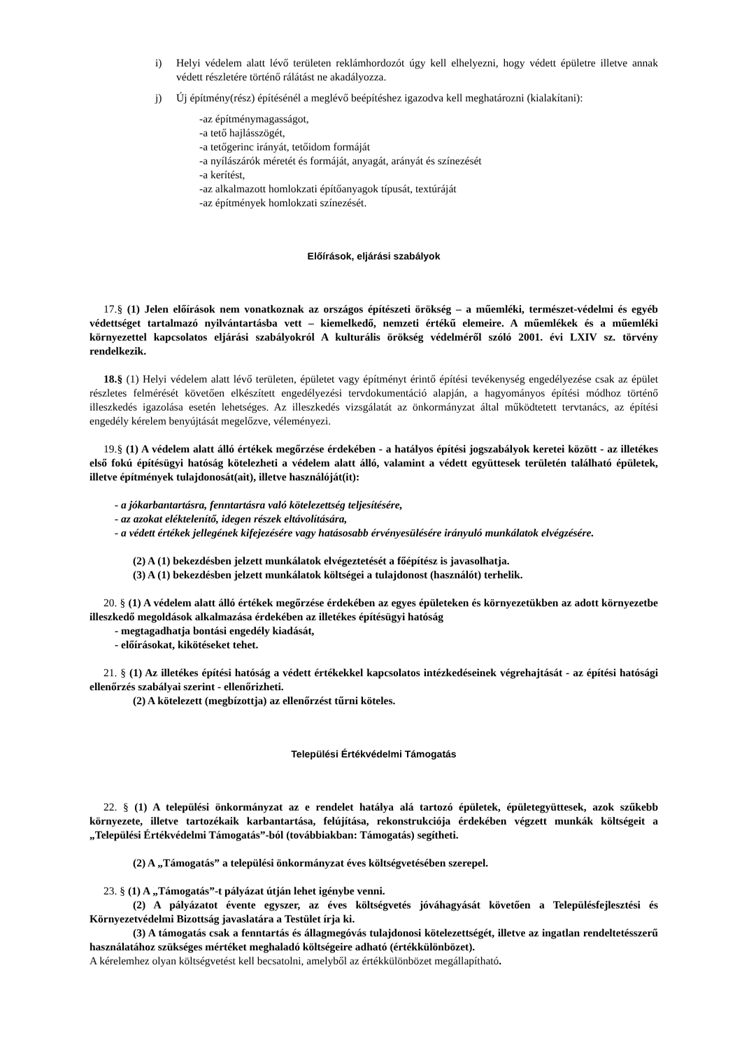i) Helyi védelem alatt lévő területen reklámhordozót úgy kell elhelyezni, hogy védett épületre illetve annak védett részletére történő rálátást ne akadályozza.
j) Új építmény(rész) építésénél a meglévő beépítéshez igazodva kell meghatározni (kialakítani):
-az építménymagasságot,
-a tető hajlásszögét,
-a tetőgerinc irányát, tetőidom formáját
-a nyílászárók méretét és formáját, anyagát, arányát és színezését
-a kerítést,
-az alkalmazott homlokzati építőanyagok típusát, textúráját
-az építmények homlokzati színezését.
Előírások, eljárási szabályok
17.§ (1) Jelen előírások nem vonatkoznak az országos építészeti örökség – a műemléki, természet-védelmi és egyéb védettséget tartalmazó nyilvántartásba vett – kiemelkedő, nemzeti értékű elemeire. A műemlékek és a műemléki környezettel kapcsolatos eljárási szabályokról A kulturális örökség védelméről szóló 2001. évi LXIV sz. törvény rendelkezik.
18.§ (1) Helyi védelem alatt lévő területen, épületet vagy építményt érintő építési tevékenység engedélyezése csak az épület részletes felmérését követően elkészített engedélyezési tervdokumentáció alapján, a hagyományos építési módhoz történő illeszkedés igazolása esetén lehetséges. Az illeszkedés vizsgálatát az önkormányzat által működtetett tervtanács, az építési engedély kérelem benyújtását megelőzve, véleményezi.
19.§ (1) A védelem alatt álló értékek megőrzése érdekében - a hatályos építési jogszabályok keretei között - az illetékes első fokú építésügyi hatóság kötelezheti a védelem alatt álló, valamint a védett együttesek területén található épületek, illetve építmények tulajdonosát(ait), illetve használóját(it):
- a jókarbantartásra, fenntartásra való kötelezettség teljesítésére,
- az azokat eléktelenítő, idegen részek eltávolítására,
- a védett értékek jellegének kifejezésére vagy hatásosabb érvényesülésére irányuló munkálatok elvégzésére.
(2) A (1) bekezdésben jelzett munkálatok elvégeztetését a főépítész is javasolhatja.
(3) A (1) bekezdésben jelzett munkálatok költségei a tulajdonost (használót) terhelik.
20. § (1) A védelem alatt álló értékek megőrzése érdekében az egyes épületeken és környezetükben az adott környezetbe illeszkedő megoldások alkalmazása érdekében az illetékes építésügyi hatóság
- megtagadhatja bontási engedély kiadását,
- előírásokat, kikötéseket tehet.
21. § (1) Az illetékes építési hatóság a védett értékekkel kapcsolatos intézkedéseinek végrehajtását - az építési hatósági ellenőrzés szabályai szerint - ellenőrizheti.
(2) A kötelezett (megbízottja) az ellenőrzést tűrni köteles.
Települési Értékvédelmi Támogatás
22. § (1) A települési önkormányzat az e rendelet hatálya alá tartozó épületek, épületegyüttesek, azok szűkebb környezete, illetve tartozékaik karbantartása, felújítása, rekonstrukciója érdekében végzett munkák költségeit a „Települési Értékvédelmi Támogatás”-ból (továbbiakban: Támogatás) segítheti.
(2) A „Támogatás” a települési önkormányzat éves költségvetésében szerepel.
23. § (1) A „Támogatás”-t pályázat útján lehet igénybe venni.
(2) A pályázatot évente egyszer, az éves költségvetés jóváhagyását követően a Településfejlesztési és Környezetvédelmi Bizottság javaslatára a Testület írja ki.
(3) A támogatás csak a fenntartás és állagmegóvás tulajdonosi kötelezettségét, illetve az ingatlan rendeltetésszerű használatához szükséges mértéket meghaladó költségeire adható (értékkülönbözet).
A kérelemhez olyan költségvetést kell becsatolni, amelyből az értékkülönbözet megállapítható.